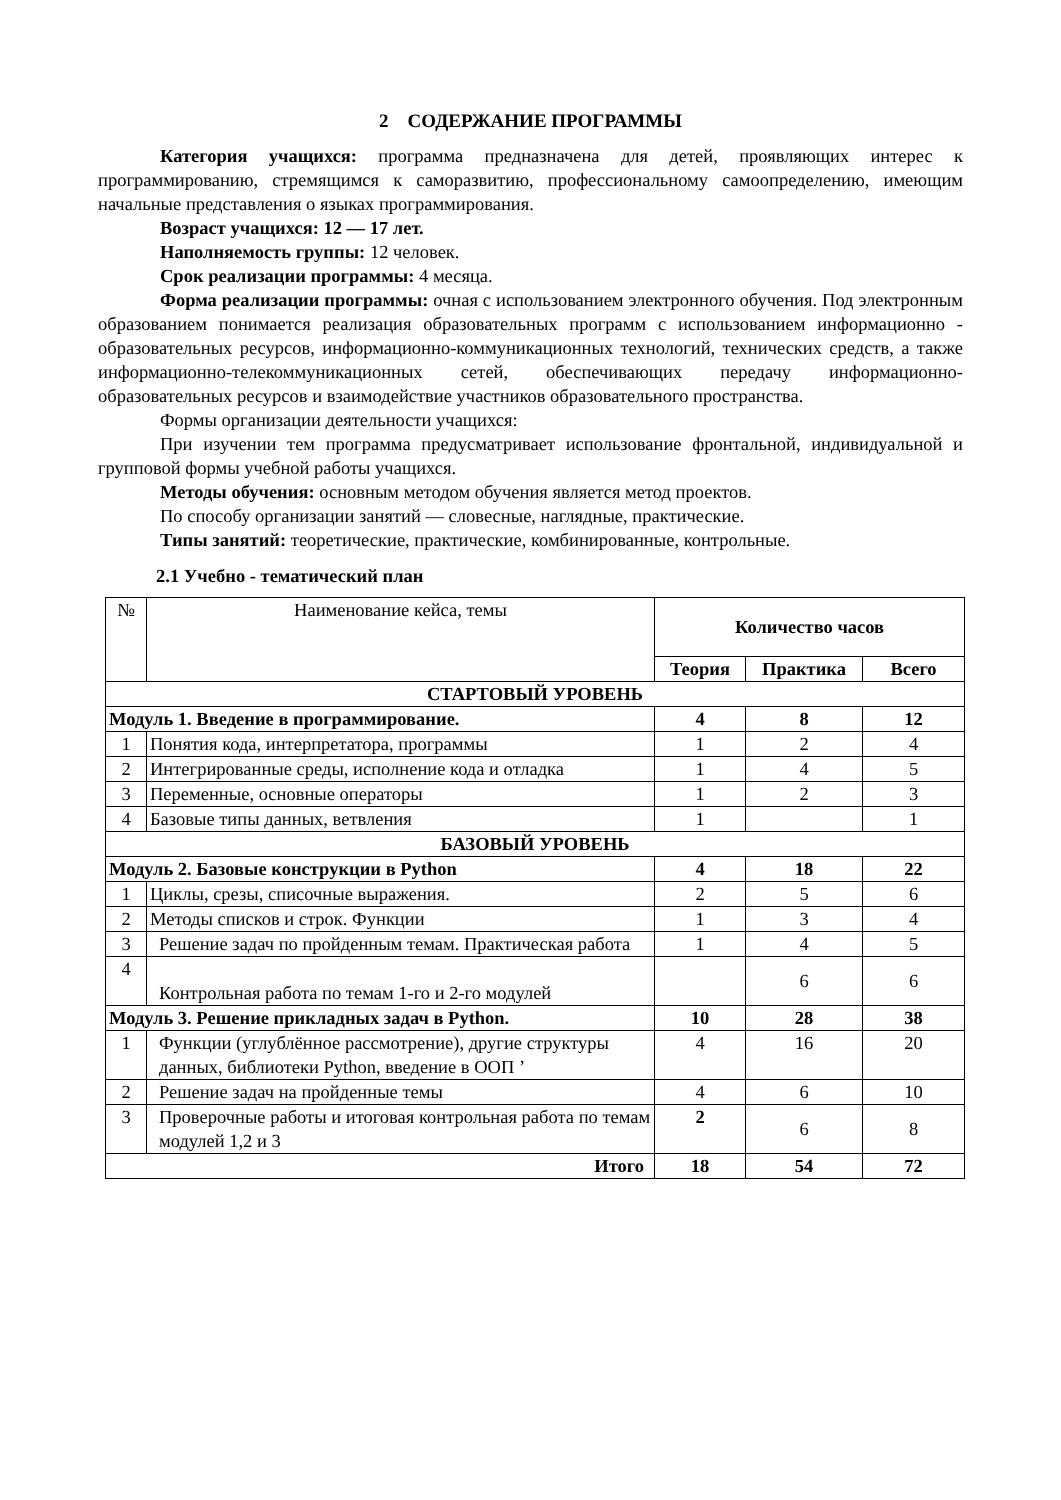2 СОДЕРЖАНИЕ ПРОГРАММЫ
Категория учащихся: программа предназначена для детей, проявляющих интерес к программированию, стремящимся к саморазвитию, профессиональному самоопределению, имеющим начальные представления о языках программирования.
Возраст учащихся: 12 — 17 лет.
Наполняемость группы: 12 человек.
Срок реализации программы: 4 месяца.
Форма реализации программы: очная с использованием электронного обучения. Под электронным образованием понимается реализация образовательных программ с использованием информационно - образовательных ресурсов, информационно-коммуникационных технологий, технических средств, а также информационно-телекоммуникационных сетей, обеспечивающих передачу информационно- образовательных ресурсов и взаимодействие участников образовательного пространства.
Формы организации деятельности учащихся:
При изучении тем программа предусматривает использование фронтальной, индивидуальной и групповой формы учебной работы учащихся.
Методы обучения: основным методом обучения является метод проектов.
По способу организации занятий — словесные, наглядные, практические.
Типы занятий: теоретические, практические, комбинированные, контрольные.
2.1 Учебно - тематический план
| № | Наименование кейса, темы | Количество часов | | |
| | | Теория | Практика | Всего |
| СТАРТОВЫЙ УРОВЕНЬ | | | | |
| Модуль 1. Введение в программирование. | | 4 | 8 | 12 |
| 1 | Понятия кода, интерпретатора, программы | 1 | 2 | 4 |
| 2 | Интегрированные среды, исполнение кода и отладка | 1 | 4 | 5 |
| 3 | Переменные, основные операторы | 1 | 2 | 3 |
| 4 | Базовые типы данных, ветвления | 1 | | 1 |
| БАЗОВЫЙ УРОВЕНЬ | | | | |
| Модуль 2. Базовые конструкции в Python | | 4 | 18 | 22 |
| 1 | Циклы, срезы, списочные выражения. | 2 | 5 | 6 |
| 2 | Методы списков и строк. Функции | 1 | 3 | 4 |
| 3 | Решение задач по пройденным темам. Практическая работа | 1 | 4 | 5 |
| 4 | Контрольная работа по темам 1-го и 2-го модулей | | 6 | 6 |
| Модуль 3. Решение прикладных задач в Python. | | 10 | 28 | 38 |
| 1 | Функции (углублённое рассмотрение), другие структуры данных, библиотеки Python, введение в ООП ’ | 4 | 16 | 20 |
| 2 | Решение задач на пройденные темы | 4 | 6 | 10 |
| 3 | Проверочные работы и итоговая контрольная работа по темам модулей 1,2 и 3 | 2 | 6 | 8 |
| Итого | | 18 | 54 | 72 |